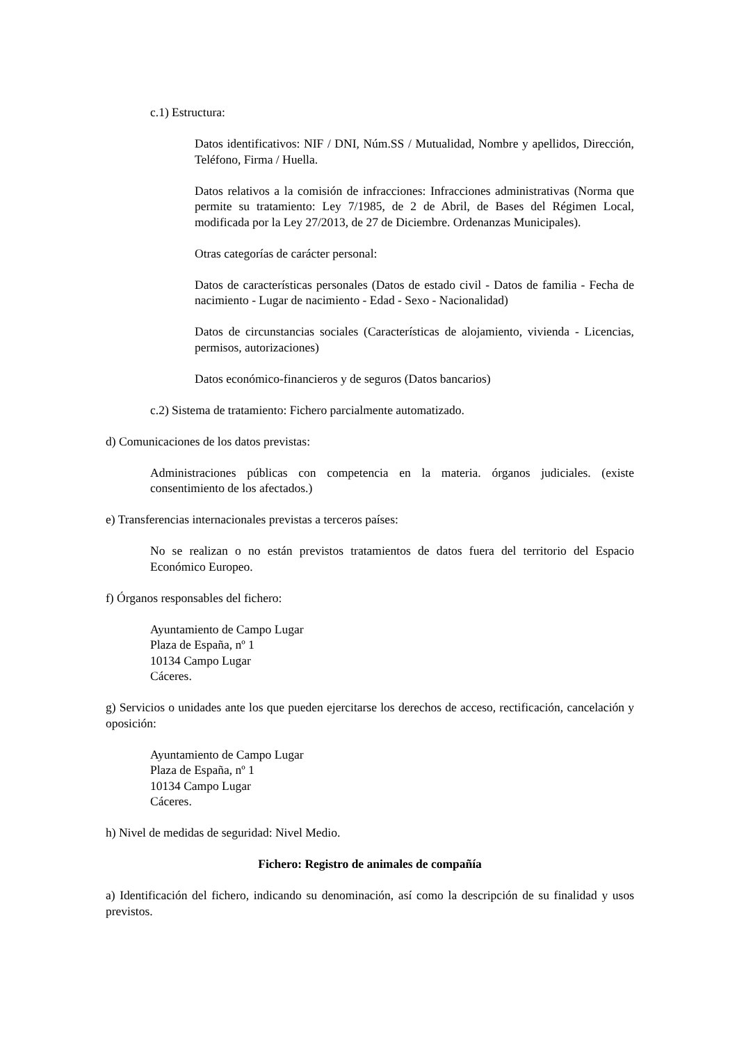c.1) Estructura:
Datos identificativos: NIF / DNI, Núm.SS / Mutualidad, Nombre y apellidos, Dirección, Teléfono, Firma / Huella.
Datos relativos a la comisión de infracciones: Infracciones administrativas (Norma que permite su tratamiento: Ley 7/1985, de 2 de Abril, de Bases del Régimen Local, modificada por la Ley 27/2013, de 27 de Diciembre. Ordenanzas Municipales).
Otras categorías de carácter personal:
Datos de características personales (Datos de estado civil - Datos de familia - Fecha de nacimiento - Lugar de nacimiento - Edad - Sexo - Nacionalidad)
Datos de circunstancias sociales (Características de alojamiento, vivienda - Licencias, permisos, autorizaciones)
Datos económico-financieros y de seguros (Datos bancarios)
c.2) Sistema de tratamiento: Fichero parcialmente automatizado.
d) Comunicaciones de los datos previstas:
Administraciones públicas con competencia en la materia. órganos judiciales. (existe consentimiento de los afectados.)
e) Transferencias internacionales previstas a terceros países:
No se realizan o no están previstos tratamientos de datos fuera del territorio del Espacio Económico Europeo.
f) Órganos responsables del fichero:
Ayuntamiento de Campo Lugar
Plaza de España, nº 1
10134 Campo Lugar
Cáceres.
g) Servicios o unidades ante los que pueden ejercitarse los derechos de acceso, rectificación, cancelación y oposición:
Ayuntamiento de Campo Lugar
Plaza de España, nº 1
10134 Campo Lugar
Cáceres.
h) Nivel de medidas de seguridad: Nivel Medio.
Fichero: Registro de animales de compañía
a) Identificación del fichero, indicando su denominación, así como la descripción de su finalidad y usos previstos.